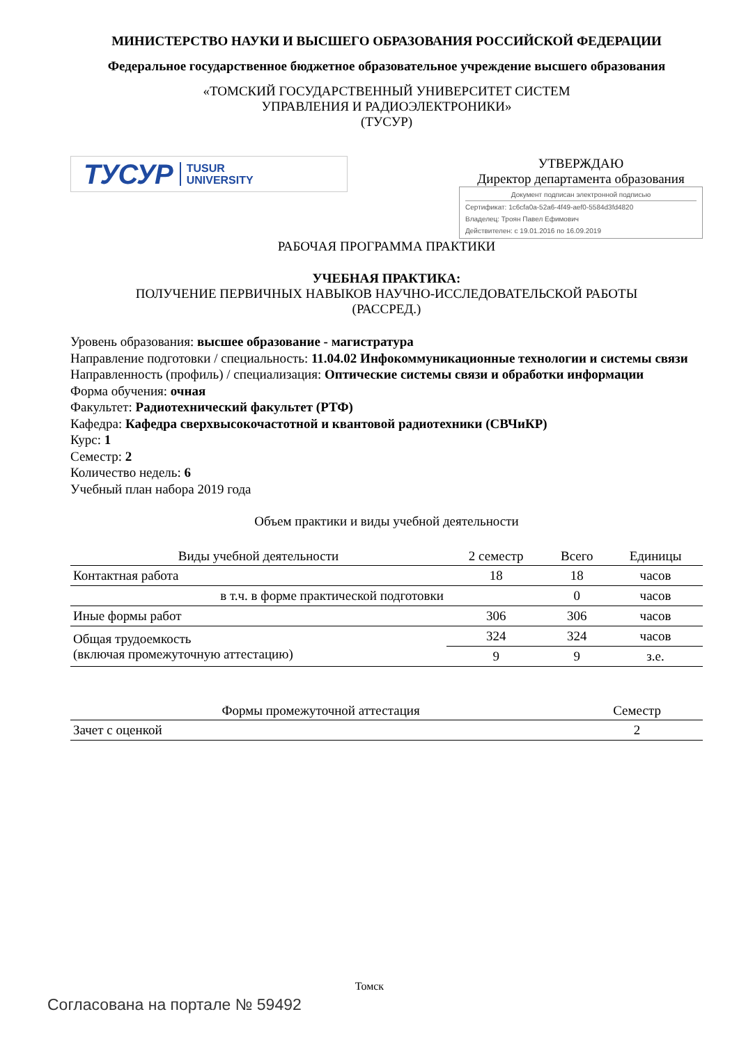МИНИСТЕРСТВО НАУКИ И ВЫСШЕГО ОБРАЗОВАНИЯ РОССИЙСКОЙ ФЕДЕРАЦИИ
Федеральное государственное бюджетное образовательное учреждение высшего образования
«ТОМСКИЙ ГОСУДАРСТВЕННЫЙ УНИВЕРСИТЕТ СИСТЕМ
УПРАВЛЕНИЯ И РАДИОЭЛЕКТРОНИКИ»
(ТУСУР)
ТУСУР TUSUR
UNIVERSITY
УТВЕРЖДАЮ
Директор департамента образования
Документ подписан электронной подписью
Сертификат: 1c6cfa0a-52a6-4f49-aef0-5584d3fd4820
Владелец: Троян Павел Ефимович
Действителен: с 19.01.2016 по 16.09.2019
РАБОЧАЯ ПРОГРАММА ПРАКТИКИ
УЧЕБНАЯ ПРАКТИКА:
ПОЛУЧЕНИЕ ПЕРВИЧНЫХ НАВЫКОВ НАУЧНО-ИССЛЕДОВАТЕЛЬСКОЙ РАБОТЫ
(РАССРЕД.)
Уровень образования: высшее образование - магистратура
Направление подготовки / специальность: 11.04.02 Инфокоммуникационные технологии и системы связи
Направленность (профиль) / специализация: Оптические системы связи и обработки информации
Форма обучения: очная
Факультет: Радиотехнический факультет (РТФ)
Кафедра: Кафедра сверхвысокочастотной и квантовой радиотехники (СВЧиКР)
Курс: 1
Семестр: 2
Количество недель: 6
Учебный план набора 2019 года
Объем практики и виды учебной деятельности
| Виды учебной деятельности | 2 семестр | Всего | Единицы |
| --- | --- | --- | --- |
| Контактная работа | 18 | 18 | часов |
| в т.ч. в форме практической подготовки | | 0 | часов |
| Иные формы работ | 306 | 306 | часов |
| Общая трудоемкость (включая промежуточную аттестацию) | 324 | 324 | часов |
| | 9 | 9 | з.е. |
| Формы промежуточной аттестация | Семестр |
| --- | --- |
| Зачет с оценкой | 2 |
Томск
Согласована на портале № 59492